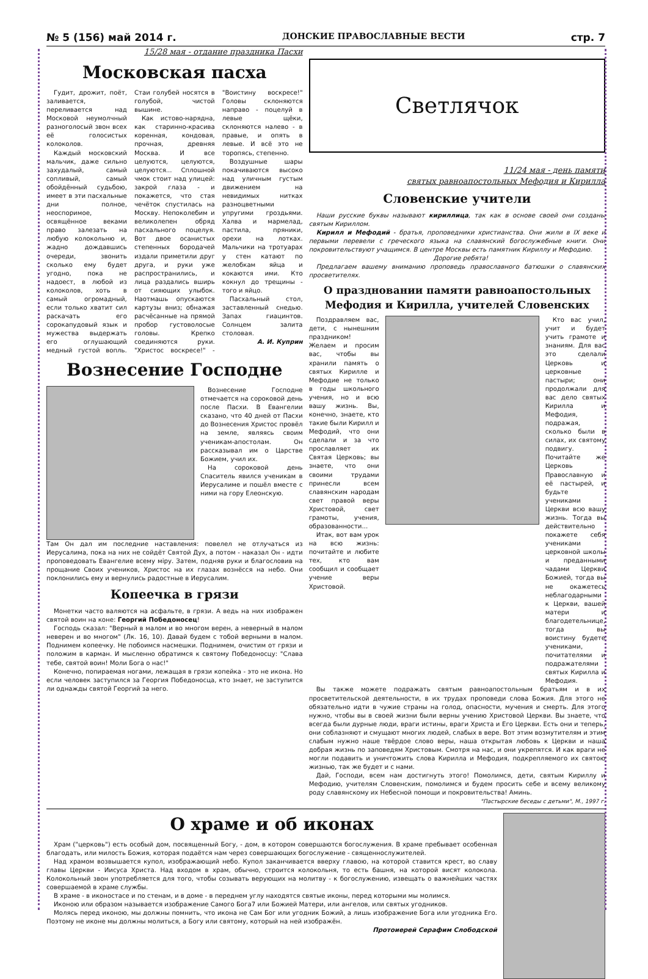№ 5 (156) май 2014 г. ДОНСКИЕ ПРАВОСЛАВНЫЕ ВЕСТИ стр. 7
15/28 мая - отдание праздника Пасхи
Московская пасха
Гудит, дрожит, поёт, заливается, переливается над Московой неумолчный разноголосый звон всех её голосистых колоколов.
Каждый московский мальчик, даже сильно захудалый, самый сопливый, самый обойдённый судьбою, имеет в эти пасхальные дни полное, неоспоримое, освящённое веками право залезать на любую колокольню и, жадно дождавшись очереди, звонить сколько ему будет угодно, пока не надоест, в любой из колоколов, хоть в самый огромадный, если только хватит сил раскачать его сорокапудовый язык и мужества выдержать его оглушающий медный густой вопль. Стаи голубей носятся в голубой, чистой вышине.
Как истово-нарядна, как старинно-красива коренная, кондовая, прочная, древняя Москва. И все целуются, целуются, целуются... Сплошной чмок стоит над улицей: закрой глаза - и покажется, что стая чечёток спустилась на Москву. Непоколебим и великолепен обряд пасхального поцелуя. Вот двое осанистых степенных бородачей издали приметили друг друга, и руки уже распространились, и лица раздались вширь от сияющих улыбок. Наотмашь опускаются картузы вниз; обнажая расчёсанные на прямой пробор густоволосые головы. Крепко соединяются руки. "Христос воскресе!" - "Воистину воскресе!" Головы склоняются направо - поцелуй в левые щёки, склоняются налево - в правые, и опять в левые. И всё это не торопясь, степенно.
Воздушные шары покачиваются высоко над уличным густым движением на невидимых нитках разноцветными упругими гроздьями. Халва и мармелад, пастила, пряники, орехи на лотках. Мальчики на тротуарах у стен катают по желобкам яйца и кокаются ими. Кто кокнул до трещины - того и яйцо.
Пасхальный стол, заставленный снедью. Запах гиацинтов. Солнцем залита столовая.
А. И. Куприн
Вознесение Господне
Вознесение Господне отмечается на сороковой день после Пасхи. В Евангелии сказано, что 40 дней от Пасхи до Вознесения Христос провёл на земле, являясь своим ученикам-апостолам. Он рассказывал им о Царстве Божием, учил их.
На сороковой день Спаситель явился ученикам в Иерусалиме и пошёл вместе с ними на гору Елеонскую.
Там Он дал им последние наставления: повелел не отлучаться из Иерусалима, пока на них не сойдёт Святой Дух, а потом - наказал Он - идти проповедовать Евангелие всему міру. Затем, подняв руки и благословив на прощание Своих учеников, Христос на их глазах вознёсся на небо. Они поклонились ему и вернулись радостные в Иерусалим.
Копеечка в грязи
Монетки часто валяются на асфальте, в грязи. А ведь на них изображен святой воин на коне: Георгий Победоносец!
Господь сказал: "Верный в малом и во многом верен, а неверный в малом неверен и во многом" (Лк. 16, 10). Давай будем с тобой верными в малом. Поднимем копеечку. Не побоимся насмешки. Поднимем, очистим от грязи и положим в карман. И мысленно обратимся к святому Победоносцу: "Слава тебе, святой воин! Моли Бога о нас!"
Конечно, попираемая ногами, лежащая в грязи копейка - это не икона. Но если человек заступился за Георгия Победоносца, кто знает, не заступится ли однажды святой Георгий за него.
Светлячок
11/24 мая - день памяти
святых равноапостольных Мефодия и Кирилла
Словенские учители
Наши русские буквы называют кириллица, так как в основе своей они созданы святым Кириллом.
Кирилл и Мефодий - братья, проповедники христианства. Они жили в IX веке и первыми перевели с греческого языка на славянский богослужебные книги. Они покровительствуют учащимся. В центре Москвы есть памятник Кириллу и Мефодию.
Дорогие ребята!
Предлагаем вашему вниманию проповедь православного батюшки о славянских просветителях.
О праздновании памяти равноапостольных Мефодия и Кирилла, учителей Словенских
Поздравляем вас, дети, с нынешним праздником! Желаем и просим вас, чтобы вы хранили память о святых Кирилле и Мефодие не только в годы школьного учения, но и всю вашу жизнь. Вы, конечно, знаете, кто такие были Кирилл и Мефодий, что они сделали и за что прославляет их Святая Церковь; вы знаете, что они своими трудами принесли всем славянским народам свет правой веры Христовой, свет грамоты, учения, образованности...
Итак, вот вам урок на всю жизнь: почитайте и любите тех, кто вам сообщил и сообщает учение веры Христовой.
Кто вас учил, учит и будет учить грамоте и знаниям. Для вас это сделали Церковь и церковные пастыри; они продолжали для вас дело святых Кирилла и Мефодия, подражая, сколько были в силах, их святому подвигу. Почитайте же Церковь Православную и её пастырей, и будьте учениками Церкви всю вашу жизнь. Тогда вы действительно покажете себя учениками церковной школы и преданными чадами Церкви Божией, тогда вы не окажетесь неблагодарными к Церкви, вашей матери и благодетельнице, тогда вы воистину будете учениками, почитателями и подражателями святых Кирилла и Мефодия.
Вы также можете подражать святым равноапостольным братьям и в их просветительской деятельности, в их трудах проповеди слова Божия. Для этого не обязательно идти в чужие страны на голод, опасности, мучения и смерть. Для этого нужно, чтобы вы в своей жизни были верны учению Христовой Церкви. Вы знаете, что всегда были дурные люди, враги истины, враги Христа и Его Церкви. Есть они и теперь, они соблазняют и смущают многих людей, слабых в вере. Вот этим возмутителям и этим слабым нужно наше твёрдое слово веры, наша открытая любовь к Церкви и наша добрая жизнь по заповедям Христовым. Смотря на нас, и они укрепятся. И как враги не могли подавить и уничтожить слова Кирилла и Мефодия, подкрепляемого их святою жизнью, так же будет и с нами.
Дай, Господи, всем нам достигнуть этого! Помолимся, дети, святым Кириллу и Мефодию, учителям Словенским, помолимся и будем просить себе и всему великому роду славянскому их Небесной помощи и покровительства! Аминь.
"Пастырские беседы с детьми", М., 1997 г.
О храме и об иконах
Храм ("церковь") есть особый дом, посвященный Богу, - дом, в котором совершаются богослужения. В храме пребывает особенная благодать, или милость Божия, которая подаётся нам через совершающих богослужение - священнослужителей.
Над храмом возвышается купол, изображающий небо. Купол заканчивается вверху главою, на которой ставится крест, во славу главы Церкви - Иисуса Христа. Над входом в храм, обычно, строится колокольня, то есть башня, на которой висят колокола. Колокольный звон употребляется для того, чтобы созывать верующих на молитву - к богослужению, извещать о важнейших частях совершаемой в храме службы.
В храме - в иконостасе и по стенам, и в доме - в переднем углу находятся святые иконы, перед которыми мы молимся.
Иконою или образом называется изображение Самого Бога7 или Божией Матери, или ангелов, или святых угодников.
Молясь перед иконою, мы должны помнить, что икона не Сам Бог или угодник Божий, а лишь изображение Бога или угодника Его. Поэтому не иконе мы должны молиться, а Богу или святому, который на ней изображён.
Протоиерей Серафим Слободской